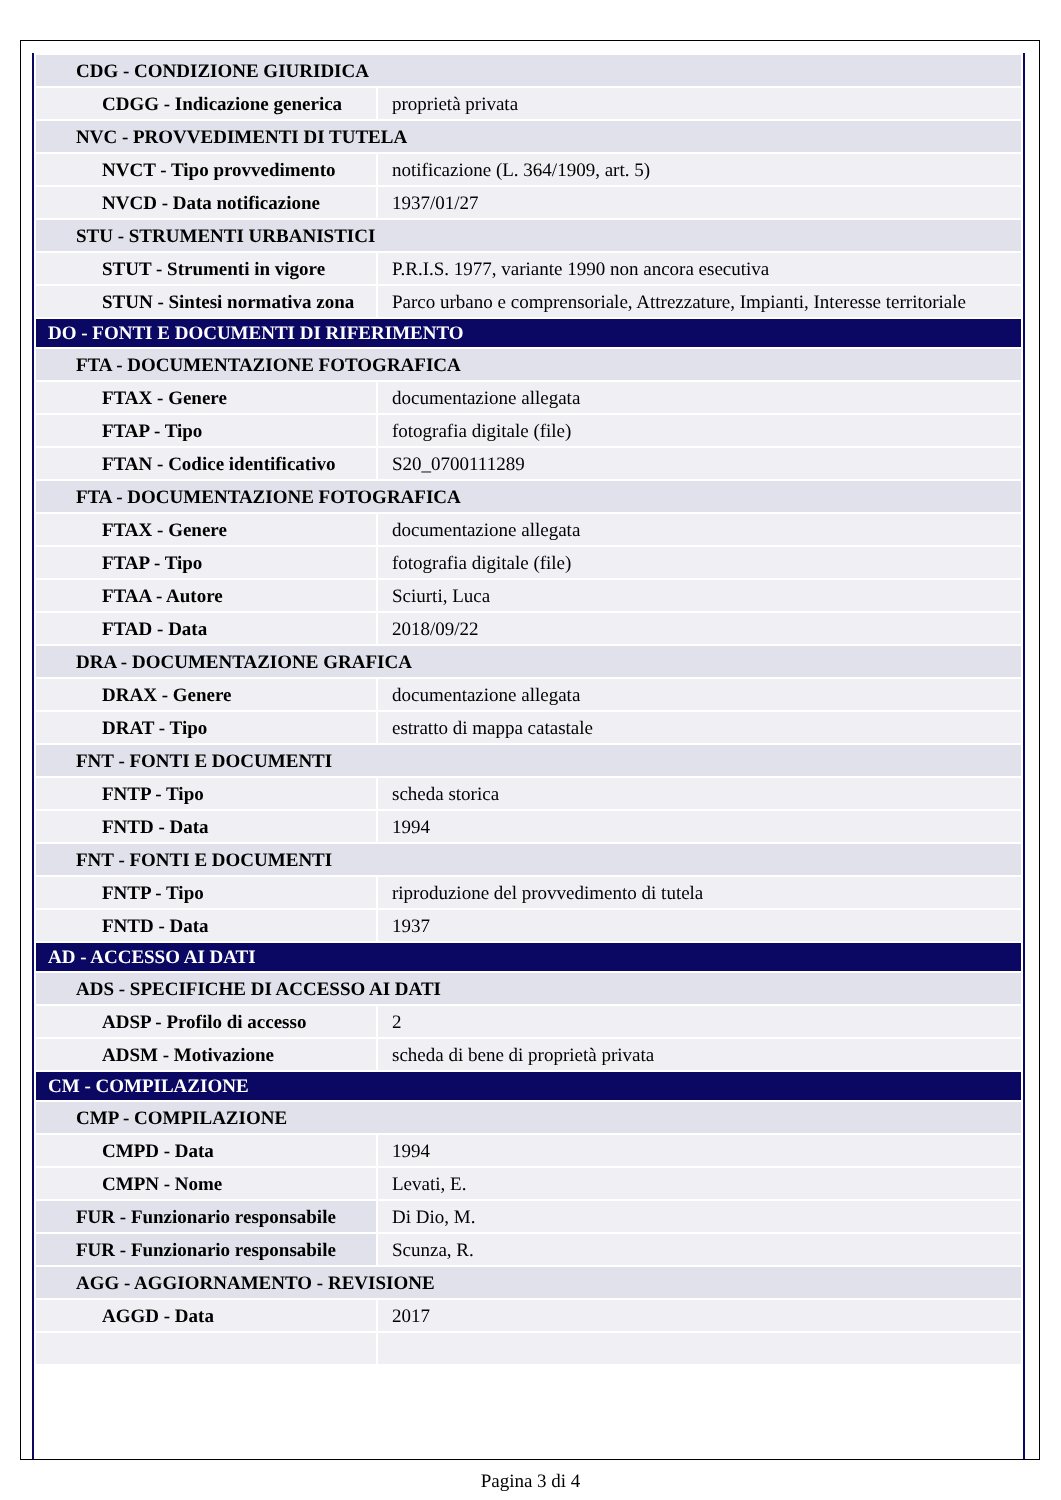| CDG - CONDIZIONE GIURIDICA | |
| CDGG - Indicazione generica | proprietà privata |
| NVC - PROVVEDIMENTI DI TUTELA | |
| NVCT - Tipo provvedimento | notificazione (L. 364/1909, art. 5) |
| NVCD - Data notificazione | 1937/01/27 |
| STU - STRUMENTI URBANISTICI | |
| STUT - Strumenti in vigore | P.R.I.S. 1977, variante 1990 non ancora esecutiva |
| STUN - Sintesi normativa zona | Parco urbano e comprensoriale, Attrezzature, Impianti, Interesse territoriale |
| DO - FONTI E DOCUMENTI DI RIFERIMENTO | |
| FTA - DOCUMENTAZIONE FOTOGRAFICA | |
| FTAX - Genere | documentazione allegata |
| FTAP - Tipo | fotografia digitale (file) |
| FTAN - Codice identificativo | S20_0700111289 |
| FTA - DOCUMENTAZIONE FOTOGRAFICA | |
| FTAX - Genere | documentazione allegata |
| FTAP - Tipo | fotografia digitale (file) |
| FTAA - Autore | Sciurti, Luca |
| FTAD - Data | 2018/09/22 |
| DRA - DOCUMENTAZIONE GRAFICA | |
| DRAX - Genere | documentazione allegata |
| DRAT - Tipo | estratto di mappa catastale |
| FNT - FONTI E DOCUMENTI | |
| FNTP - Tipo | scheda storica |
| FNTD - Data | 1994 |
| FNT - FONTI E DOCUMENTI | |
| FNTP - Tipo | riproduzione del provvedimento di tutela |
| FNTD - Data | 1937 |
| AD - ACCESSO AI DATI | |
| ADS - SPECIFICHE DI ACCESSO AI DATI | |
| ADSP - Profilo di accesso | 2 |
| ADSM - Motivazione | scheda di bene di proprietà privata |
| CM - COMPILAZIONE | |
| CMP - COMPILAZIONE | |
| CMPD - Data | 1994 |
| CMPN - Nome | Levati, E. |
| FUR - Funzionario responsabile | Di Dio, M. |
| FUR - Funzionario responsabile | Scunza, R. |
| AGG - AGGIORNAMENTO - REVISIONE | |
| AGGD - Data | 2017 |
Pagina 3 di 4